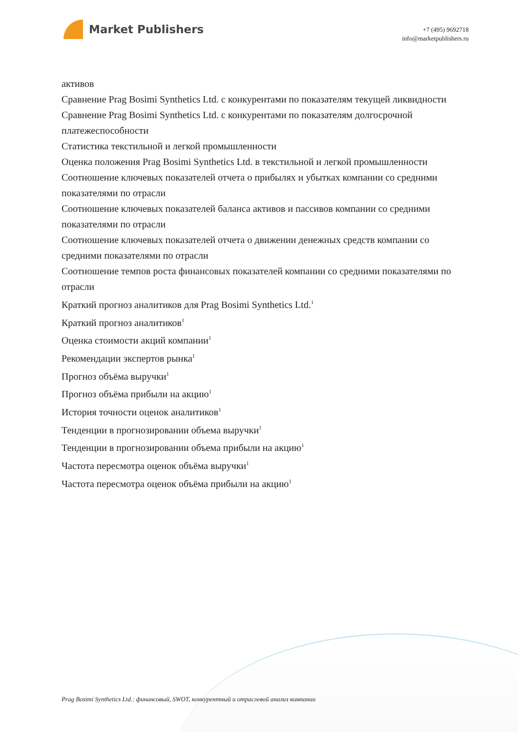Market Publishers
+7 (495) 9692718
info@marketpublishers.ru
активов
Сравнение Prag Bosimi Synthetics Ltd. с конкурентами по показателям текущей ликвидности
Сравнение Prag Bosimi Synthetics Ltd. с конкурентами по показателям долгосрочной платежеспособности
Статистика текстильной и легкой промышленности
Оценка положения Prag Bosimi Synthetics Ltd. в текстильной и легкой промышленности
Соотношение ключевых показателей отчета о прибылях и убытках компании со средними показателями по отрасли
Соотношение ключевых показателей баланса активов и пассивов компании со средними показателями по отрасли
Соотношение ключевых показателей отчета о движении денежных средств компании со средними показателями по отрасли
Соотношение темпов роста финансовых показателей компании со средними показателями по отрасли
Краткий прогноз аналитиков для Prag Bosimi Synthetics Ltd.<sup>1</sup>
Краткий прогноз аналитиков<sup>1</sup>
Оценка стоимости акций компании<sup>1</sup>
Рекомендации экспертов рынка<sup>1</sup>
Прогноз объёма выручки<sup>1</sup>
Прогноз объёма прибыли на акцию<sup>1</sup>
История точности оценок аналитиков<sup>1</sup>
Тенденции в прогнозировании объема выручки<sup>1</sup>
Тенденции в прогнозировании объема прибыли на акцию<sup>1</sup>
Частота пересмотра оценок объёма выручки<sup>1</sup>
Частота пересмотра оценок объёма прибыли на акцию<sup>1</sup>
Prag Bosimi Synthetics Ltd.: финансовый, SWOT, конкурентный и отраслевой анализ компании